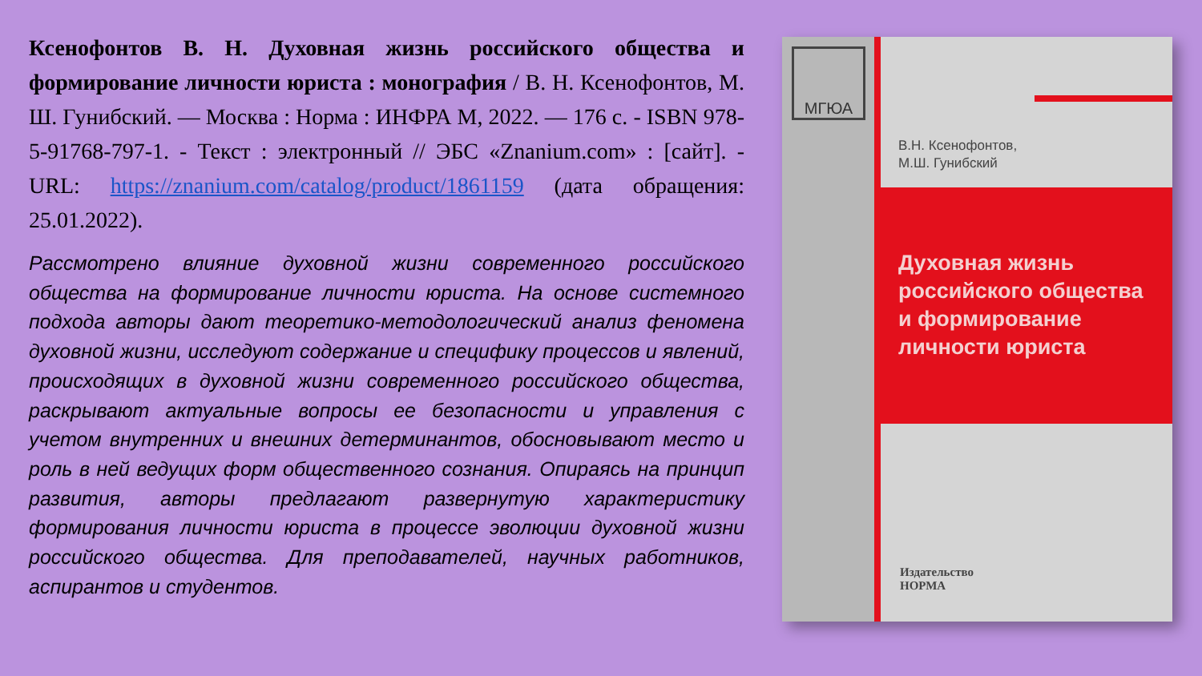Ксенофонтов В. Н. Духовная жизнь российского общества и формирование личности юриста : монография / В. Н. Ксенофонтов, М. Ш. Гунибский. — Москва : Норма : ИНФРА М, 2022. — 176 с. - ISBN 978-5-91768-797-1. - Текст : электронный // ЭБС «Znanium.com» : [сайт]. - URL: https://znanium.com/catalog/product/1861159 (дата обращения: 25.01.2022).
Рассмотрено влияние духовной жизни современного российского общества на формирование личности юриста. На основе системного подхода авторы дают теоретико-методологический анализ феномена духовной жизни, исследуют содержание и специфику процессов и явлений, происходящих в духовной жизни современного российского общества, раскрывают актуальные вопросы ее безопасности и управления с учетом внутренних и внешних детерминантов, обосновывают место и роль в ней ведущих форм общественного сознания. Опираясь на принцип развития, авторы предлагают развернутую характеристику формирования личности юриста в процессе эволюции духовной жизни российского общества. Для преподавателей, научных работников, аспирантов и студентов.
МГЮА
В.Н. Ксенофонтов,
М.Ш. Гунибский
Духовная жизнь
российского общества
и формирование
личности юриста
Издательство
НОРМА